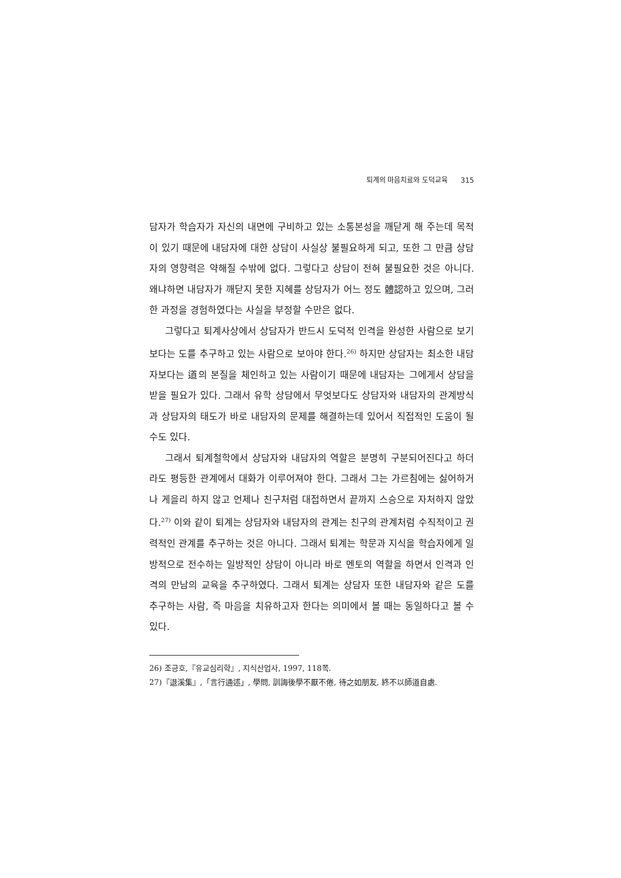퇴계의 마음치료와 도덕교육 315
담자가 학습자가 자신의 내면에 구비하고 있는 소통본성을 깨닫게 해 주는데 목적이 있기 때문에 내담자에 대한 상담이 사실상 불필요하게 되고, 또한 그 만큼 상담자의 영향력은 약해질 수밖에 없다. 그렇다고 상담이 전혀 불필요한 것은 아니다. 왜냐하면 내담자가 깨닫지 못한 지혜를 상담자가 어느 정도 體認하고 있으며, 그러한 과정을 경험하였다는 사실을 부정할 수만은 없다.
그렇다고 퇴계사상에서 상담자가 반드시 도덕적 인격을 완성한 사람으로 보기 보다는 도를 추구하고 있는 사람으로 보아야 한다.<sup>26)</sup> 하지만 상담자는 최소한 내담자보다는 道의 본질을 체인하고 있는 사람이기 때문에 내담자는 그에게서 상담을 받을 필요가 있다. 그래서 유학 상담에서 무엇보다도 상담자와 내담자의 관계방식과 상담자의 태도가 바로 내담자의 문제를 해결하는데 있어서 직접적인 도움이 될 수도 있다.
그래서 퇴계철학에서 상담자와 내담자의 역할은 분명히 구분되어진다고 하더라도 평등한 관계에서 대화가 이루어져야 한다. 그래서 그는 가르침에는 싫어하거나 게을리 하지 않고 언제나 친구처럼 대접하면서 끝까지 스승으로 자처하지 않았다.<sup>27)</sup> 이와 같이 퇴계는 상담자와 내담자의 관계는 친구의 관계처럼 수직적이고 권력적인 관계를 추구하는 것은 아니다. 그래서 퇴계는 학문과 지식을 학습자에게 일방적으로 전수하는 일방적인 상담이 아니라 바로 멘토의 역할을 하면서 인격과 인격의 만남의 교육을 추구하였다. 그래서 퇴계는 상담자 또한 내담자와 같은 도를 추구하는 사람, 즉 마음을 치유하고자 한다는 의미에서 볼 때는 동일하다고 볼 수 있다.
26) 조긍호,『유교심리학』, 지식산업사, 1997, 118쪽.
27)『退溪集』,「言行通述」, 學問, 訓誨後學不厭不倦, 待之如朋友, 終不以師道自處.